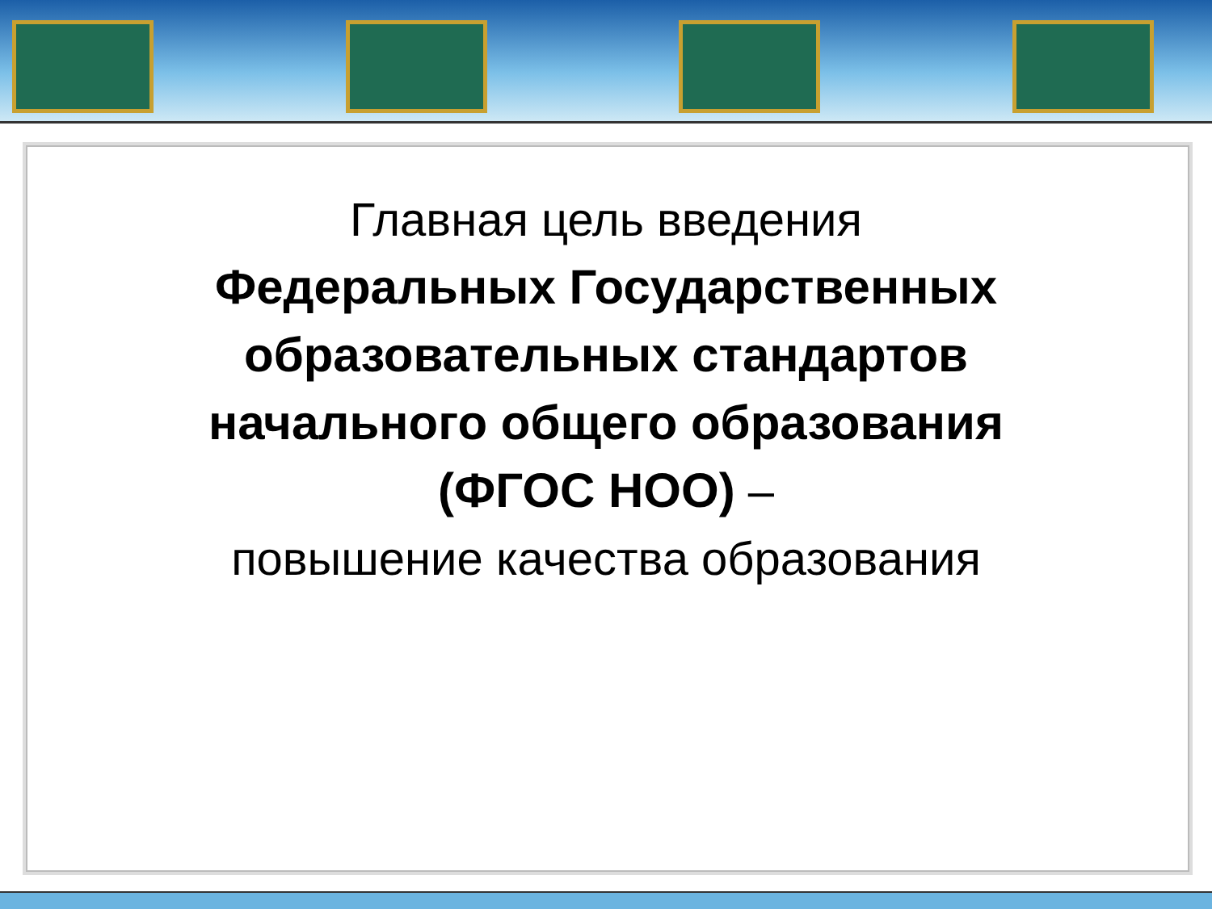Главная цель введения
Федеральных Государственных
образовательных стандартов
начального общего образования
(ФГОС НОО) –
повышение качества образования